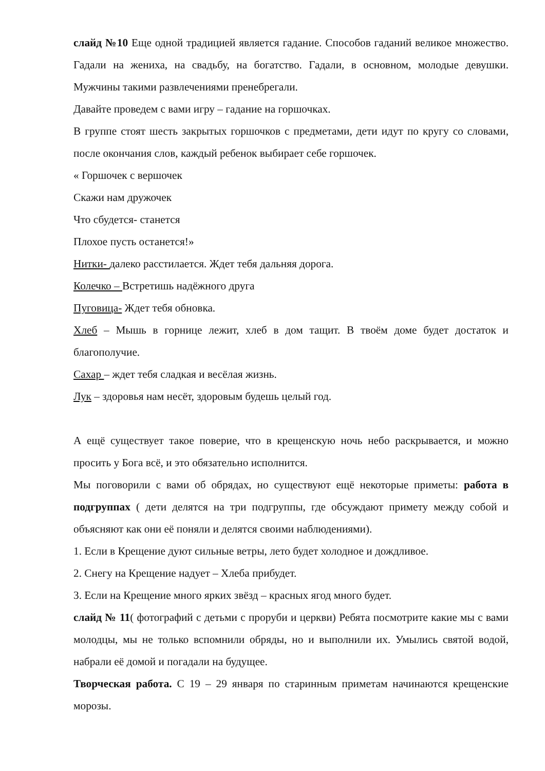слайд №10 Еще одной традицией является гадание. Способов гаданий великое множество. Гадали на жениха, на свадьбу, на богатство. Гадали, в основном, молодые девушки. Мужчины такими развлечениями пренебрегали.
Давайте проведем с вами игру – гадание на горшочках.
В группе стоят шесть закрытых горшочков с предметами, дети идут по кругу со словами, после окончания слов, каждый ребенок выбирает себе горшочек.
« Горшочек с вершочек
Скажи нам дружочек
Что сбудется- станется
Плохое пусть останется!»
Нитки- далеко расстилается. Ждет тебя дальняя дорога.
Колечко – Встретишь надёжного друга
Пуговица- Ждет тебя обновка.
Хлеб – Мышь в горнице лежит, хлеб в дом тащит. В твоём доме будет достаток и благополучие.
Сахар – ждет тебя сладкая и весёлая жизнь.
Лук – здоровья нам несёт, здоровым будешь целый год.
А ещё существует такое поверие, что в крещенскую ночь небо раскрывается, и можно просить у Бога всё, и это обязательно исполнится.
Мы поговорили с вами об обрядах, но существуют ещё некоторые приметы: работа в подгруппах ( дети делятся на три подгруппы, где обсуждают примету между собой и объясняют как они её поняли и делятся своими наблюдениями).
1. Если в Крещение дуют сильные ветры, лето будет холодное и дождливое.
2. Снегу на Крещение надует – Хлеба прибудет.
3. Если на Крещение много ярких звёзд – красных ягод много будет.
слайд № 11( фотографий с детьми с проруби и церкви) Ребята посмотрите какие мы с вами молодцы, мы не только вспомнили обряды, но и выполнили их. Умылись святой водой, набрали её домой и погадали на будущее.
Творческая работа. С 19 – 29 января по старинным приметам начинаются крещенские морозы.